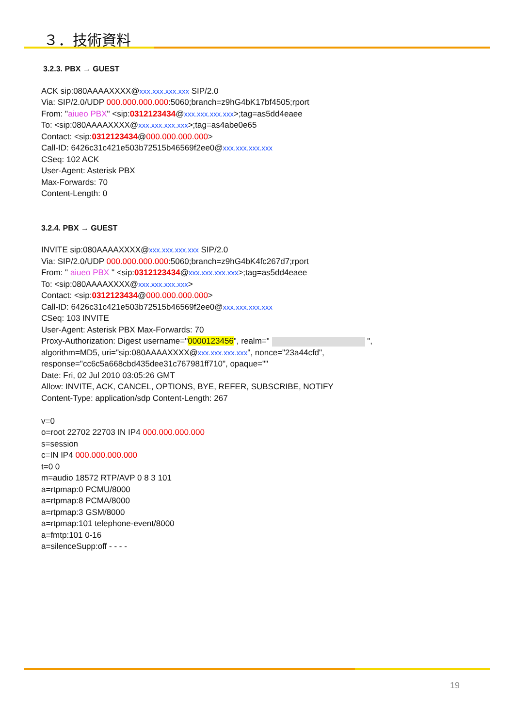３．技術資料
3.2.3. PBX → GUEST
ACK sip:080AAAAXXXX@xxx.xxx.xxx.xxx SIP/2.0
Via: SIP/2.0/UDP 000.000.000.000:5060;branch=z9hG4bK17bf4505;rport
From: "aiueo PBX" <sip:0312123434@xxx.xxx.xxx.xxx>;tag=as5dd4eaee
To: <sip:080AAAAXXXX@xxx.xxx.xxx.xxx>;tag=as4abe0e65
Contact: <sip:0312123434@000.000.000.000>
Call-ID: 6426c31c421e503b72515b46569f2ee0@xxx.xxx.xxx.xxx
CSeq: 102 ACK
User-Agent: Asterisk PBX
Max-Forwards: 70
Content-Length: 0
3.2.4. PBX → GUEST
INVITE sip:080AAAAXXXX@xxx.xxx.xxx.xxx SIP/2.0
Via: SIP/2.0/UDP 000.000.000.000:5060;branch=z9hG4bK4fc267d7;rport
From: " aiueo PBX " <sip:0312123434@xxx.xxx.xxx.xxx>;tag=as5dd4eaee
To: <sip:080AAAAXXXX@xxx.xxx.xxx.xxx>
Contact: <sip:0312123434@000.000.000.000>
Call-ID: 6426c31c421e503b72515b46569f2ee0@xxx.xxx.xxx.xxx
CSeq: 103 INVITE
User-Agent: Asterisk PBX Max-Forwards: 70
Proxy-Authorization: Digest username="0000123456", realm=" ",
algorithm=MD5, uri="sip:080AAAAXXXX@xxx.xxx.xxx.xxx", nonce="23a44cfd",
response="cc6c5a668cbd435dee31c767981ff710", opaque=""
Date: Fri, 02 Jul 2010 03:05:26 GMT
Allow: INVITE, ACK, CANCEL, OPTIONS, BYE, REFER, SUBSCRIBE, NOTIFY
Content-Type: application/sdp Content-Length: 267
v=0
o=root 22702 22703 IN IP4 000.000.000.000
s=session
c=IN IP4 000.000.000.000
t=0 0
m=audio 18572 RTP/AVP 0 8 3 101
a=rtpmap:0 PCMU/8000
a=rtpmap:8 PCMA/8000
a=rtpmap:3 GSM/8000
a=rtpmap:101 telephone-event/8000
a=fmtp:101 0-16
a=silenceSupp:off - - - -
19